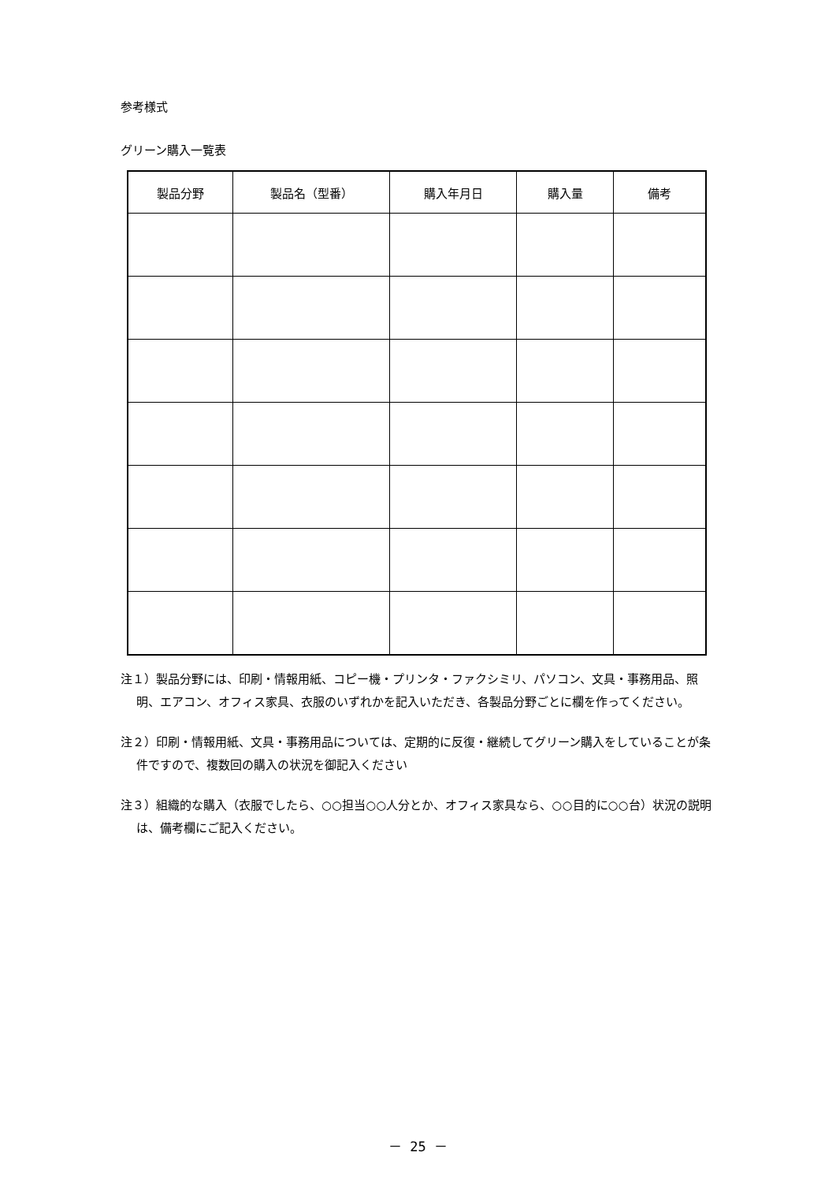参考様式
グリーン購入一覧表
| 製品分野 | 製品名（型番） | 購入年月日 | 購入量 | 備考 |
| --- | --- | --- | --- | --- |
注１）製品分野には、印刷・情報用紙、コピー機・プリンタ・ファクシミリ、パソコン、文具・事務用品、照明、エアコン、オフィス家具、衣服のいずれかを記入いただき、各製品分野ごとに欄を作ってください。
注２）印刷・情報用紙、文具・事務用品については、定期的に反復・継続してグリーン購入をしていることが条件ですので、複数回の購入の状況を御記入ください
注３）組織的な購入（衣服でしたら、○○担当○○人分とか、オフィス家具なら、○○目的に○○台）状況の説明は、備考欄にご記入ください。
－ 25 －